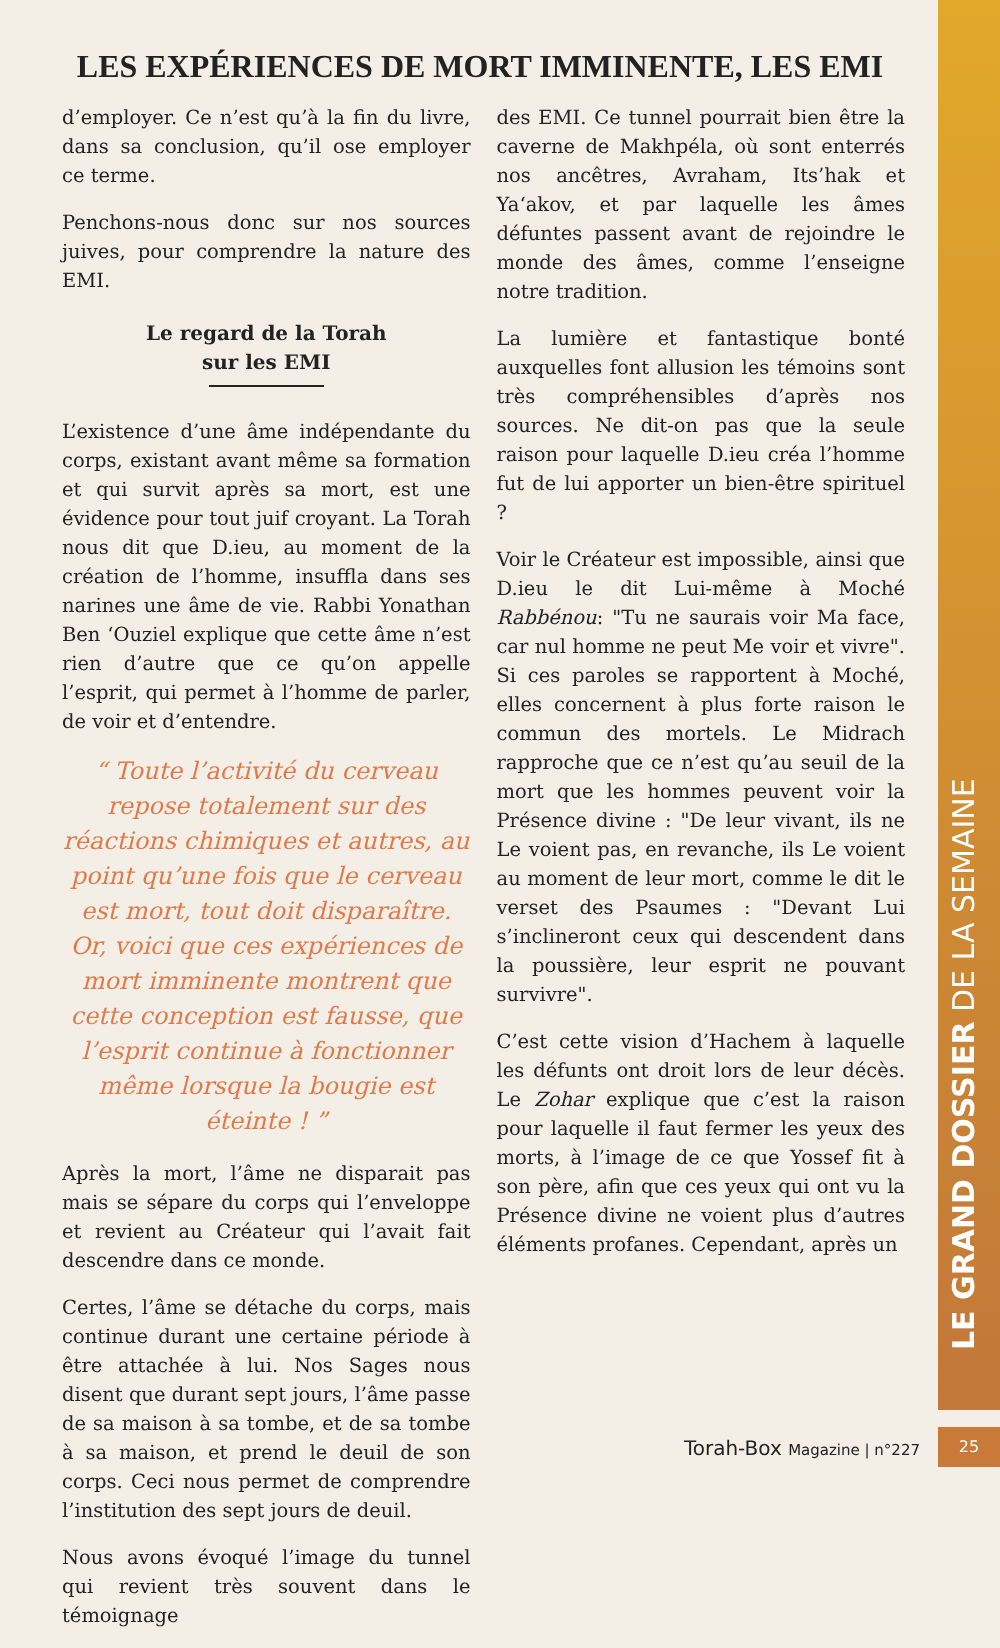LE GRAND DOSSIER DE LA SEMAINE
LES EXPÉRIENCES DE MORT IMMINENTE, LES EMI
d’employer. Ce n’est qu’à la fin du livre, dans sa conclusion, qu’il ose employer ce terme.
Penchons-nous donc sur nos sources juives, pour comprendre la nature des EMI.
Le regard de la Torah
sur les EMI
L’existence d’une âme indépendante du corps, existant avant même sa formation et qui survit après sa mort, est une évidence pour tout juif croyant. La Torah nous dit que D.ieu, au moment de la création de l’homme, insuffla dans ses narines une âme de vie. Rabbi Yonathan Ben ‘Ouziel explique que cette âme n’est rien d’autre que ce qu’on appelle l’esprit, qui permet à l’homme de parler, de voir et d’entendre.
“ Toute l’activité du cerveau repose totalement sur des réactions chimiques et autres, au point qu’une fois que le cerveau est mort, tout doit disparaître. Or, voici que ces expériences de mort imminente montrent que cette conception est fausse, que l’esprit continue à fonctionner même lorsque la bougie est éteinte ! ”
Après la mort, l’âme ne disparait pas mais se sépare du corps qui l’enveloppe et revient au Créateur qui l’avait fait descendre dans ce monde.
Certes, l’âme se détache du corps, mais continue durant une certaine période à être attachée à lui. Nos Sages nous disent que durant sept jours, l’âme passe de sa maison à sa tombe, et de sa tombe à sa maison, et prend le deuil de son corps. Ceci nous permet de comprendre l’institution des sept jours de deuil.
Nous avons évoqué l’image du tunnel qui revient très souvent dans le témoignage
des EMI. Ce tunnel pourrait bien être la caverne de Makhpéla, où sont enterrés nos ancêtres, Avraham, Its’hak et Ya‘akov, et par laquelle les âmes défuntes passent avant de rejoindre le monde des âmes, comme l’enseigne notre tradition.
La lumière et fantastique bonté auxquelles font allusion les témoins sont très compréhensibles d’après nos sources. Ne dit-on pas que la seule raison pour laquelle D.ieu créa l’homme fut de lui apporter un bien-être spirituel ?
Voir le Créateur est impossible, ainsi que D.ieu le dit Lui-même à Moché Rabbénou: "Tu ne saurais voir Ma face, car nul homme ne peut Me voir et vivre". Si ces paroles se rapportent à Moché, elles concernent à plus forte raison le commun des mortels. Le Midrach rapproche que ce n’est qu’au seuil de la mort que les hommes peuvent voir la Présence divine : "De leur vivant, ils ne Le voient pas, en revanche, ils Le voient au moment de leur mort, comme le dit le verset des Psaumes : "Devant Lui s’inclineront ceux qui descendent dans la poussière, leur esprit ne pouvant survivre".
C’est cette vision d’Hachem à laquelle les défunts ont droit lors de leur décès. Le Zohar explique que c’est la raison pour laquelle il faut fermer les yeux des morts, à l’image de ce que Yossef fit à son père, afin que ces yeux qui ont vu la Présence divine ne voient plus d’autres éléments profanes. Cependant, après un
Torah-Box Magazine | n°227 25